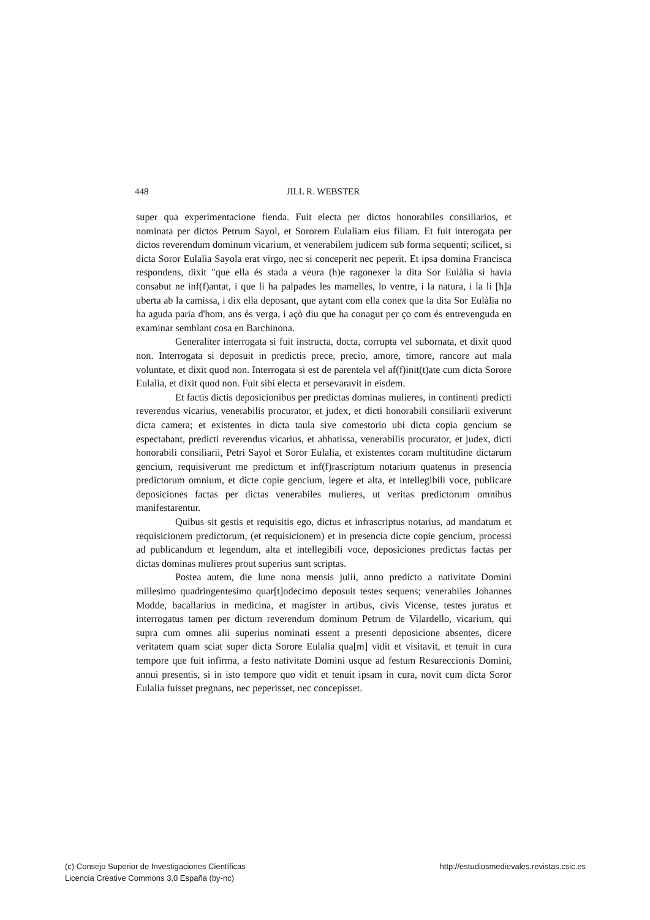448 JILL R. WEBSTER
super qua experimentacione fienda. Fuit electa per dictos honorabiles consiliarios, et nominata per dictos Petrum Sayol, et Sororem Eulaliam eius filiam. Et fuit interogata per dictos reverendum dominum vicarium, et venerabilem judicem sub forma sequenti; scilicet, si dicta Soror Eulalia Sayola erat virgo, nec si conceperit nec peperit. Et ipsa domina Francisca respondens, dixit "que ella és stada a veura (h)e ragonexer la dita Sor Eulàlia si havia consabut ne inf(f)antat, i que li ha palpades les mamelles, lo ventre, i la natura, i la li [h]a uberta ab la camissa, i dix ella deposant, que aytant com ella conex que la dita Sor Eulàlia no ha aguda paria d'hom, ans és verga, i açò diu que ha conagut per ço com és entrevenguda en examinar semblant cosa en Barchinona.
Generaliter interrogata si fuit instructa, docta, corrupta vel subornata, et dixit quod non. Interrogata si deposuit in predictis prece, precio, amore, timore, rancore aut mala voluntate, et dixit quod non. Interrogata si est de parentela vel af(f)init(t)ate cum dicta Sorore Eulalia, et dixit quod non. Fuit sibi electa et persevaravit in eisdem.
Et factis dictis deposicionibus per predictas dominas mulieres, in continenti predicti reverendus vicarius, venerabilis procurator, et judex, et dicti honorabili consiliarii exiverunt dicta camera; et existentes in dicta taula sive comestorio ubi dicta copia gencium se espectabant, predicti reverendus vicarius, et abbatissa, venerabilis procurator, et judex, dicti honorabili consiliarii, Petri Sayol et Soror Eulalia, et existentes coram multitudine dictarum gencium, requisiverunt me predictum et inf(f)rascriptum notarium quatenus in presencia predictorum omnium, et dicte copie gencium, legere et alta, et intellegibili voce, publicare deposiciones factas per dictas venerabiles mulieres, ut veritas predictorum omnibus manifestarentur.
Quibus sit gestis et requisitis ego, dictus et infrascriptus notarius, ad mandatum et requisicionem predictorum, (et requisicionem) et in presencia dicte copie gencium, processi ad publicandum et legendum, alta et intellegibili voce, deposiciones predictas factas per dictas dominas mulieres prout superius sunt scriptas.
Postea autem, die lune nona mensis julii, anno predicto a nativitate Domini millesimo quadringentesimo quar[t]odecimo deposuit testes sequens; venerabiles Johannes Modde, bacallarius in medicina, et magister in artibus, civis Vicense, testes juratus et interrogatus tamen per dictum reverendum dominum Petrum de Vilardello, vicarium, qui supra cum omnes alii superius nominati essent a presenti deposicione absentes, dicere veritatem quam sciat super dicta Sorore Eulalia qua[m] vidit et visitavit, et tenuit in cura tempore que fuit infirma, a festo nativitate Domini usque ad festum Resureccionis Domini, annui presentis, si in isto tempore quo vidit et tenuit ipsam in cura, novit cum dicta Soror Eulalia fuisset pregnans, nec peperisset, nec concepisset.
(c) Consejo Superior de Investigaciones Científicas
Licencia Creative Commons 3.0 España (by-nc)
http://estudiosmedievales.revistas.csic.es